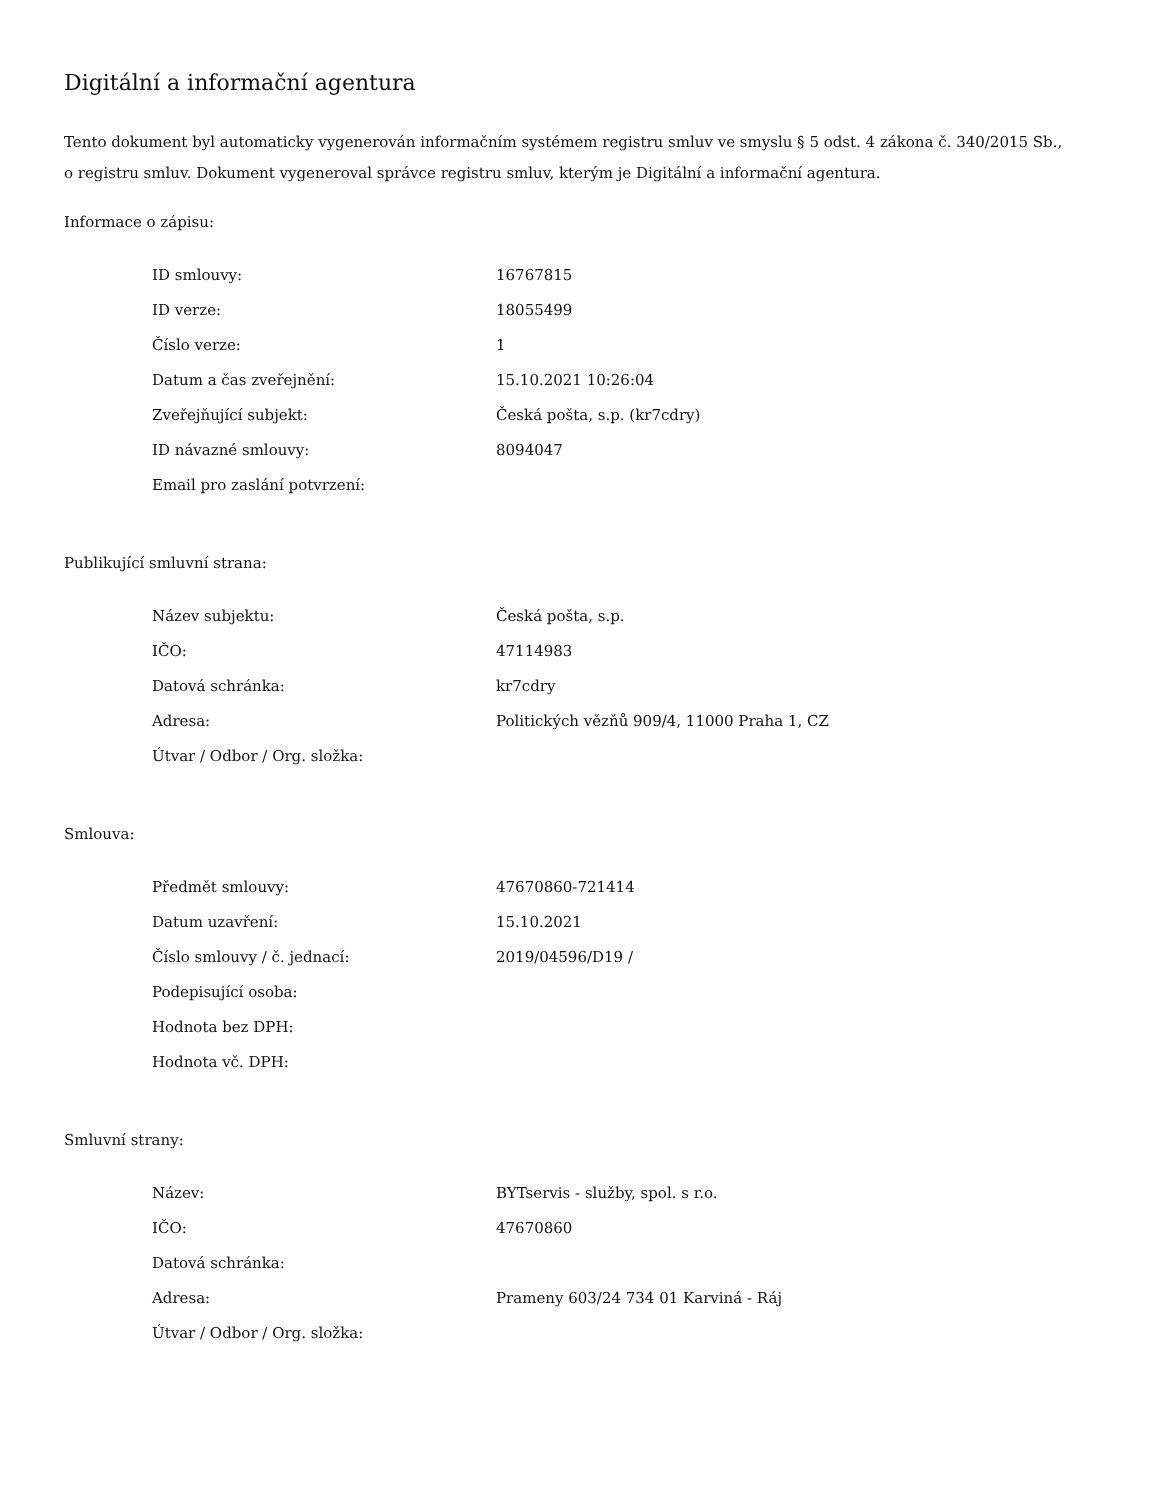Digitální a informační agentura
Tento dokument byl automaticky vygenerován informačním systémem registru smluv ve smyslu § 5 odst. 4 zákona č. 340/2015 Sb., o registru smluv. Dokument vygeneroval správce registru smluv, kterým je Digitální a informační agentura.
Informace o zápisu:
| ID smlouvy: | 16767815 |
| ID verze: | 18055499 |
| Číslo verze: | 1 |
| Datum a čas zveřejnění: | 15.10.2021 10:26:04 |
| Zveřejňující subjekt: | Česká pošta, s.p. (kr7cdry) |
| ID návazné smlouvy: | 8094047 |
| Email pro zaslání potvrzení: | |
Publikující smluvní strana:
| Název subjektu: | Česká pošta, s.p. |
| IČO: | 47114983 |
| Datová schránka: | kr7cdry |
| Adresa: | Politických vězňů 909/4, 11000 Praha 1, CZ |
| Útvar / Odbor / Org. složka: | |
Smlouva:
| Předmět smlouvy: | 47670860-721414 |
| Datum uzavření: | 15.10.2021 |
| Číslo smlouvy / č. jednací: | 2019/04596/D19 / |
| Podepisující osoba: | |
| Hodnota bez DPH: | |
| Hodnota vč. DPH: | |
Smluvní strany:
| Název: | BYTservis - služby, spol. s r.o. |
| IČO: | 47670860 |
| Datová schránka: | |
| Adresa: | Prameny 603/24 734 01 Karviná - Ráj |
| Útvar / Odbor / Org. složka: | |